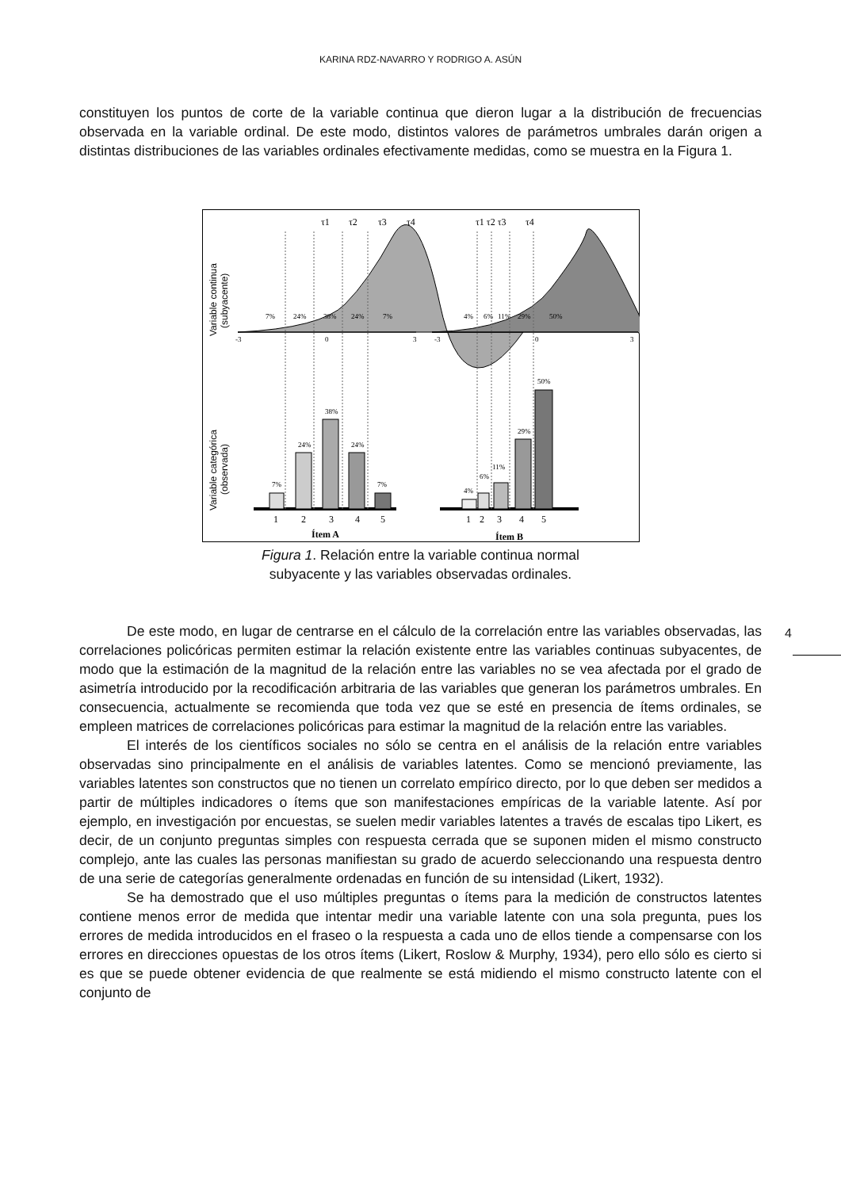KARINA RDZ-NAVARRO Y RODRIGO A. ASÚN
constituyen los puntos de corte de la variable continua que dieron lugar a la distribución de frecuencias observada en la variable ordinal. De este modo, distintos valores de parámetros umbrales darán origen a distintas distribuciones de las variables ordinales efectivamente medidas, como se muestra en la Figura 1.
Variable continua
(subyacente)
Variable categórica
(observada)
τ1
τ2
τ3
τ4
τ1 τ2 τ3
τ4
7%
24%
38%
24%
7%
4%
6%
11%
29%
50%
-3
0
3
-3
0
3
7%
24%
38%
24%
7%
4%
6%
11%
29%
50%
1
2
3
4
5
1
2
3
4
5
Ítem A
Ítem B
Figura 1. Relación entre la variable continua normal
subyacente y las variables observadas ordinales.
4
De este modo, en lugar de centrarse en el cálculo de la correlación entre las variables observadas, las correlaciones policóricas permiten estimar la relación existente entre las variables continuas subyacentes, de modo que la estimación de la magnitud de la relación entre las variables no se vea afectada por el grado de asimetría introducido por la recodificación arbitraria de las variables que generan los parámetros umbrales. En consecuencia, actualmente se recomienda que toda vez que se esté en presencia de ítems ordinales, se empleen matrices de correlaciones policóricas para estimar la magnitud de la relación entre las variables.
El interés de los científicos sociales no sólo se centra en el análisis de la relación entre variables observadas sino principalmente en el análisis de variables latentes. Como se mencionó previamente, las variables latentes son constructos que no tienen un correlato empírico directo, por lo que deben ser medidos a partir de múltiples indicadores o ítems que son manifestaciones empíricas de la variable latente. Así por ejemplo, en investigación por encuestas, se suelen medir variables latentes a través de escalas tipo Likert, es decir, de un conjunto preguntas simples con respuesta cerrada que se suponen miden el mismo constructo complejo, ante las cuales las personas manifiestan su grado de acuerdo seleccionando una respuesta dentro de una serie de categorías generalmente ordenadas en función de su intensidad (Likert, 1932).
Se ha demostrado que el uso múltiples preguntas o ítems para la medición de constructos latentes contiene menos error de medida que intentar medir una variable latente con una sola pregunta, pues los errores de medida introducidos en el fraseo o la respuesta a cada uno de ellos tiende a compensarse con los errores en direcciones opuestas de los otros ítems (Likert, Roslow & Murphy, 1934), pero ello sólo es cierto si es que se puede obtener evidencia de que realmente se está midiendo el mismo constructo latente con el conjunto de